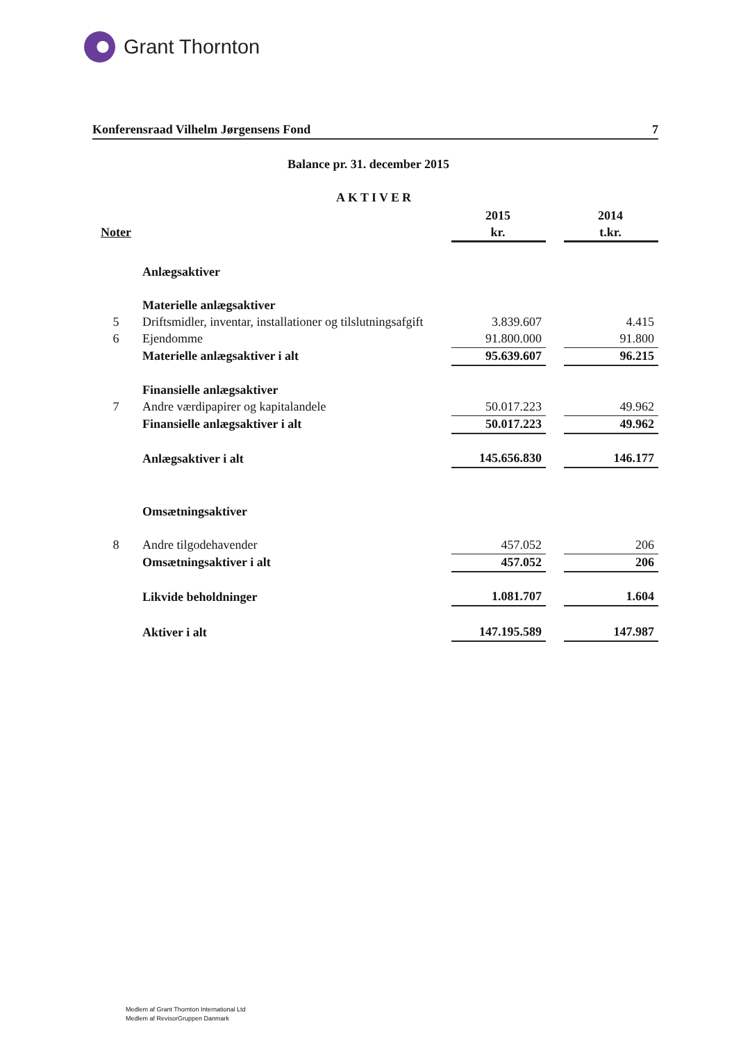Grant Thornton
Konferensraad Vilhelm Jørgensens Fond 7
Balance pr. 31. december 2015
AKTIVER
| | | 2015 | | 2014 |
| --- | --- | --- | --- | --- |
| Noter | | kr. | | t.kr. |
| | Anlægsaktiver | | | |
| | Materielle anlægsaktiver | | | |
| 5 | Driftsmidler, inventar, installationer og tilslutningsafgift | 3.839.607 | | 4.415 |
| 6 | Ejendomme | 91.800.000 | | 91.800 |
| | Materielle anlægsaktiver i alt | 95.639.607 | | 96.215 |
| | Finansielle anlægsaktiver | | | |
| 7 | Andre værdipapirer og kapitalandele | 50.017.223 | | 49.962 |
| | Finansielle anlægsaktiver i alt | 50.017.223 | | 49.962 |
| | Anlægsaktiver i alt | 145.656.830 | | 146.177 |
| | Omsætningsaktiver | | | |
| 8 | Andre tilgodehavender | 457.052 | | 206 |
| | Omsætningsaktiver i alt | 457.052 | | 206 |
| | Likvide beholdninger | 1.081.707 | | 1.604 |
| | Aktiver i alt | 147.195.589 | | 147.987 |
Medlem af Grant Thornton International Ltd
Medlem af RevisorGruppen Danmark